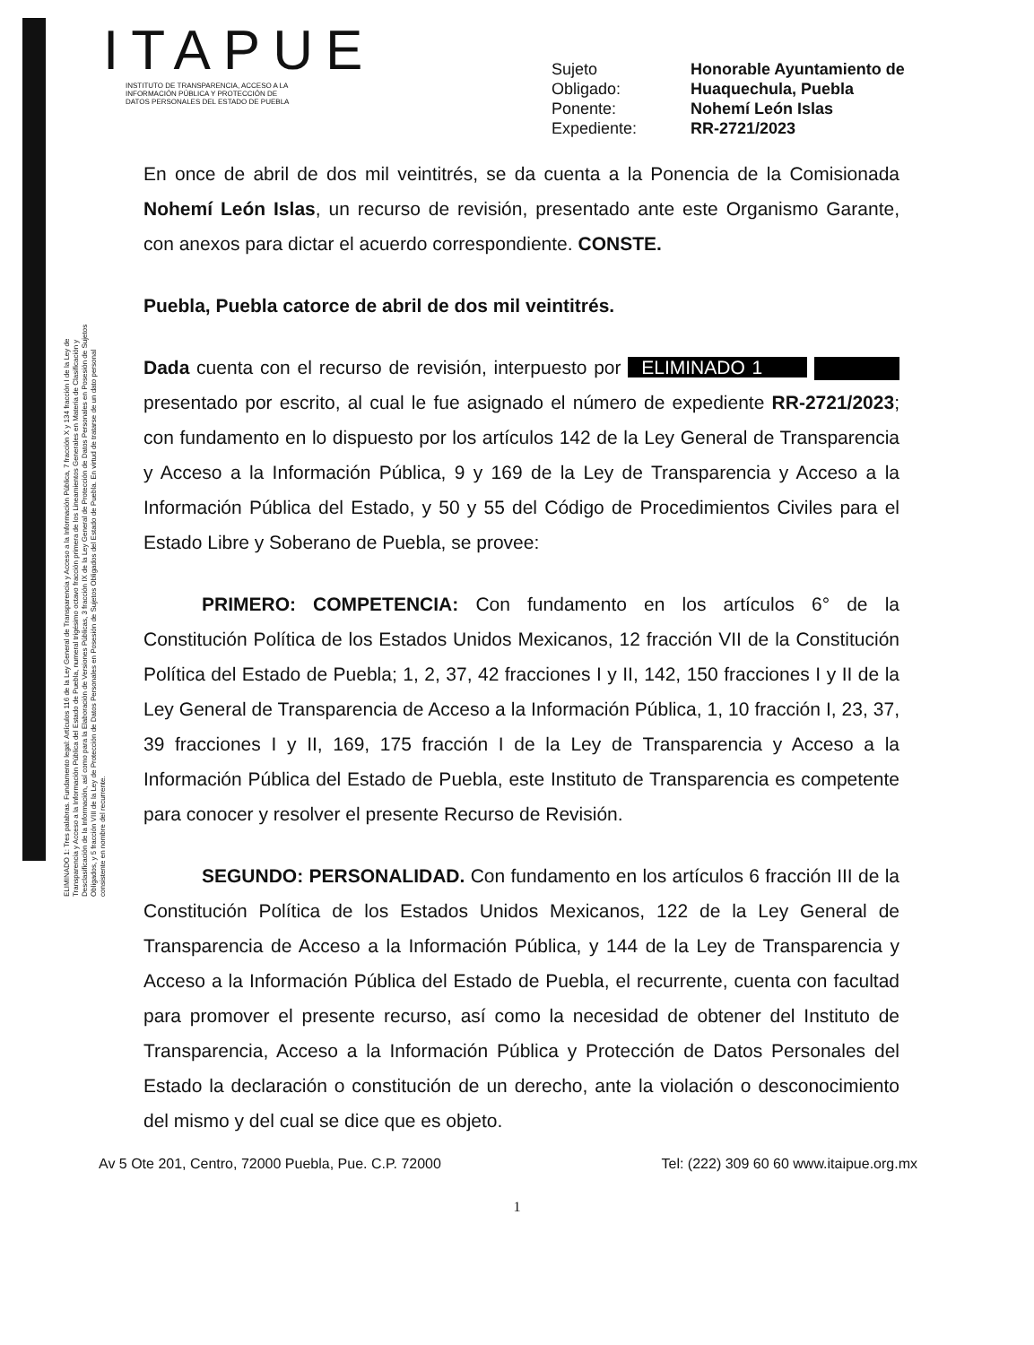ITAPUE
INSTITUTO DE TRANSPARENCIA, ACCESO A LA
INFORMACIÓN PÚBLICA Y PROTECCIÓN DE
DATOS PERSONALES DEL ESTADO DE PUEBLA
Sujeto Honorable Ayuntamiento de Obligado: Huaquechula, Puebla Ponente: Nohemí León Islas Expediente: RR-2721/2023
ELIMINADO 1: Tres palabras. Fundamento legal: Artículos 116 de la Ley General de Transparencia y Acceso a la Información Pública, 7 fracción X y 134 fracción I de la Ley de Transparencia y Acceso a la Información Pública del Estado de Puebla, numeral trigésimo octavo fracción primera de los Lineamientos Generales en Materia de Clasificación y Desclasificación de la Información, así como para la Elaboración de Versiones Públicas, 3 fracción IX de la Ley General de Protección de Datos Personales en Posesión de Sujetos Obligados, y 5 fracción VIII de la Ley de Protección de Datos Personales en Posesión de Sujetos Obligados del Estado de Puebla. En virtud de tratarse de un dato personal consistente en nombre del recurrente.
En once de abril de dos mil veintitrés, se da cuenta a la Ponencia de la Comisionada Nohemí León Islas, un recurso de revisión, presentado ante este Organismo Garante, con anexos para dictar el acuerdo correspondiente. CONSTE.
Puebla, Puebla catorce de abril de dos mil veintitrés.
Dada cuenta con el recurso de revisión, interpuesto por ELIMINADO 1 presentado por escrito, al cual le fue asignado el número de expediente RR-2721/2023; con fundamento en lo dispuesto por los artículos 142 de la Ley General de Transparencia y Acceso a la Información Pública, 9 y 169 de la Ley de Transparencia y Acceso a la Información Pública del Estado, y 50 y 55 del Código de Procedimientos Civiles para el Estado Libre y Soberano de Puebla, se provee:
PRIMERO: COMPETENCIA: Con fundamento en los artículos 6° de la Constitución Política de los Estados Unidos Mexicanos, 12 fracción VII de la Constitución Política del Estado de Puebla; 1, 2, 37, 42 fracciones I y II, 142, 150 fracciones I y II de la Ley General de Transparencia de Acceso a la Información Pública, 1, 10 fracción I, 23, 37, 39 fracciones I y II, 169, 175 fracción I de la Ley de Transparencia y Acceso a la Información Pública del Estado de Puebla, este Instituto de Transparencia es competente para conocer y resolver el presente Recurso de Revisión.
SEGUNDO: PERSONALIDAD. Con fundamento en los artículos 6 fracción III de la Constitución Política de los Estados Unidos Mexicanos, 122 de la Ley General de Transparencia de Acceso a la Información Pública, y 144 de la Ley de Transparencia y Acceso a la Información Pública del Estado de Puebla, el recurrente, cuenta con facultad para promover el presente recurso, así como la necesidad de obtener del Instituto de Transparencia, Acceso a la Información Pública y Protección de Datos Personales del Estado la declaración o constitución de un derecho, ante la violación o desconocimiento del mismo y del cual se dice que es objeto.
Av 5 Ote 201, Centro, 72000 Puebla, Pue. C.P. 72000 Tel: (222) 309 60 60 www.itaipue.org.mx
1